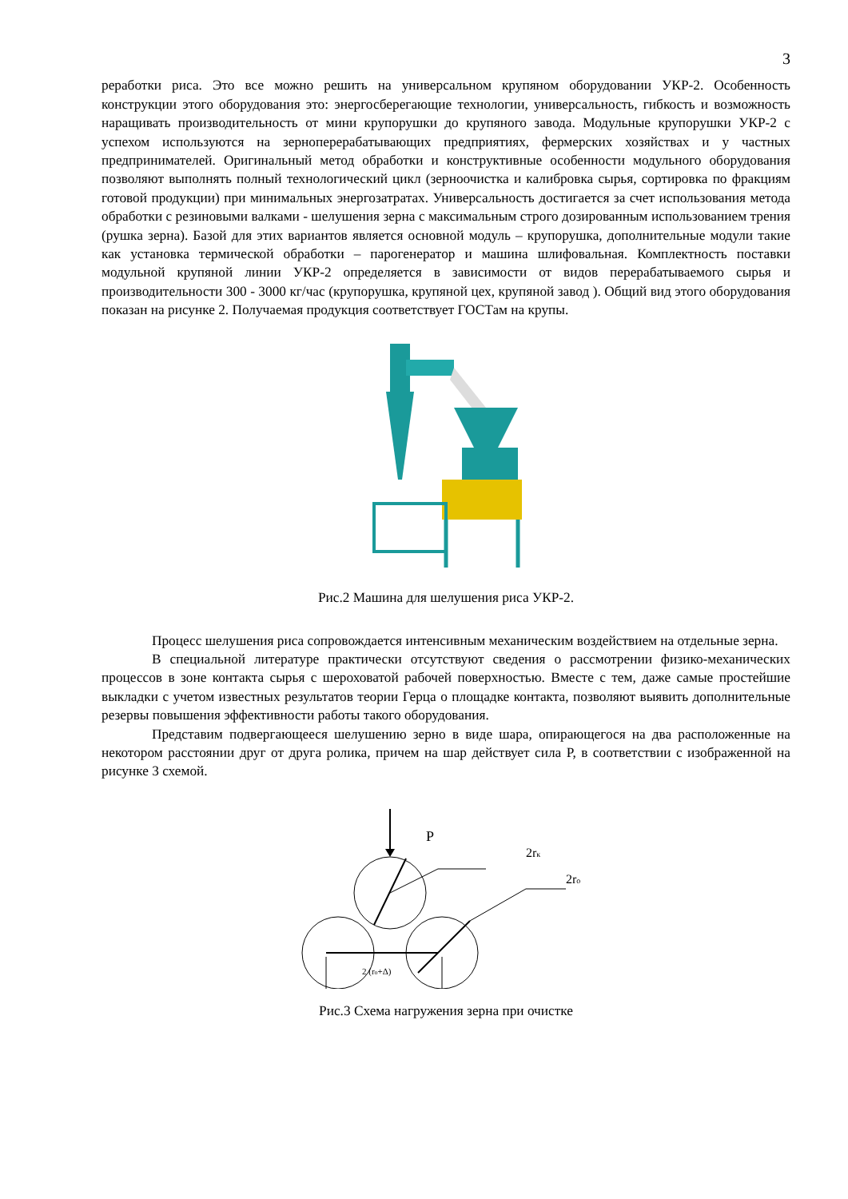3
реработки риса. Это все можно решить на универсальном крупяном оборудовании УКР-2. Особенность конструкции этого оборудования это: энергосберегающие технологии, универсальность, гибкость и возможность наращивать производительность от мини крупорушки до крупяного завода. Модульные крупорушки УКР-2 с успехом используются на зерноперерабатывающих предприятиях, фермерских хозяйствах и у частных предпринимателей. Оригинальный метод обработки и конструктивные особенности модульного оборудования позволяют выполнять полный технологический цикл (зерноочистка и калибровка сырья, сортировка по фракциям готовой продукции) при минимальных энергозатратах. Универсальность достигается за счет использования метода обработки с резиновыми валками - шелушения зерна с максимальным строго дозированным использованием трения (рушка зерна). Базой для этих вариантов является основной модуль – крупорушка, дополнительные модули такие как установка термической обработки – парогенератор и машина шлифовальная. Комплектность поставки модульной крупяной линии УКР-2 определяется в зависимости от видов перерабатываемого сырья и производительности 300 - 3000 кг/час (крупорушка, крупяной цех, крупяной завод ). Общий вид этого оборудования показан на рисунке 2. Получаемая продукция соответствует ГОСТам на крупы.
Рис.2 Машина для шелушения риса УКР-2.
Процесс шелушения риса сопровождается интенсивным механическим воздействием на отдельные зерна.
В специальной литературе практически отсутствуют сведения о рассмотрении физико-механических процессов в зоне контакта сырья с шероховатой рабочей поверхностью. Вместе с тем, даже самые простейшие выкладки с учетом известных результатов теории Герца о площадке контакта, позволяют выявить дополнительные резервы повышения эффективности работы такого оборудования.
Представим подвергающееся шелушению зерно в виде шара, опирающегося на два расположенные на некотором расстоянии друг от друга ролика, причем на шар действует сила P, в соответствии с изображенной на рисунке 3 схемой.
P
2rк
2rо
2 (rо+Δ)
Рис.3 Схема нагружения зерна при очистке